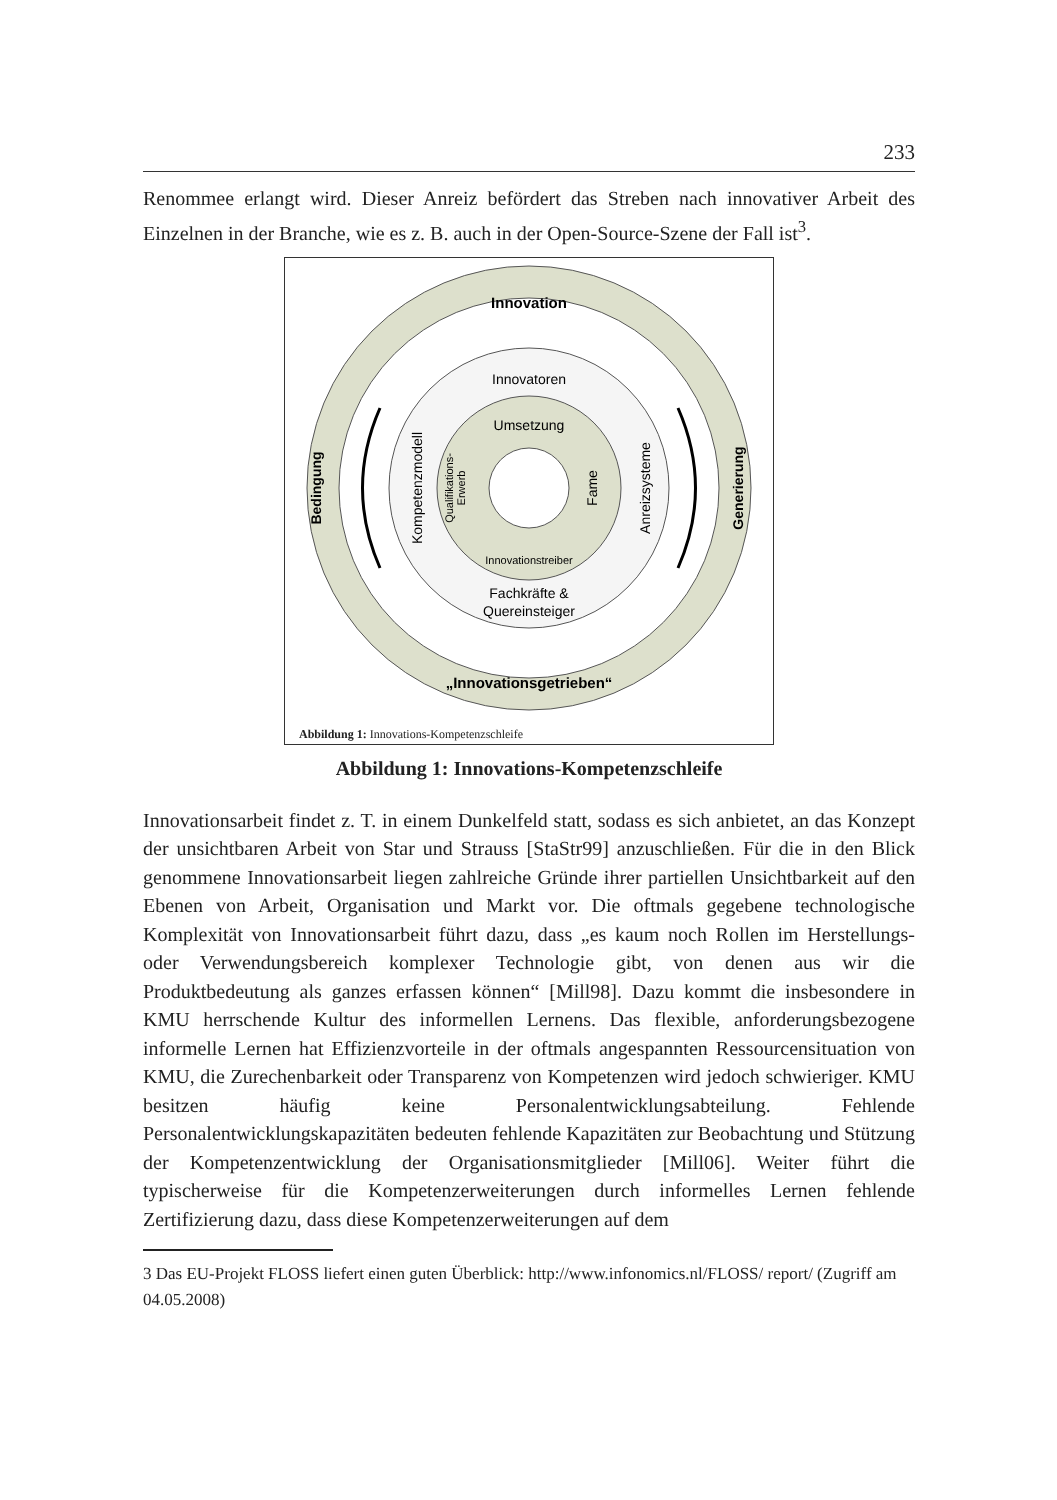233
Renommee erlangt wird. Dieser Anreiz befördert das Streben nach innovativer Arbeit des Einzelnen in der Branche, wie es z. B. auch in der Open-Source-Szene der Fall ist<sup>3</sup>.
Innovation
Innovatoren
Umsetzung
Innovationstreiber
Fachkräfte &
Quereinsteiger
„Innovationsgetrieben“
Bedingung
Generierung
Kompetenzmodell
Qualifikations-
Erwerb
Fame
Anreizsysteme
Abbildung 1: Innovations-Kompetenzschleife
Abbildung 1: Innovations-Kompetenzschleife
Innovationsarbeit findet z. T. in einem Dunkelfeld statt, sodass es sich anbietet, an das Konzept der unsichtbaren Arbeit von Star und Strauss [StaStr99] anzuschließen. Für die in den Blick genommene Innovationsarbeit liegen zahlreiche Gründe ihrer partiellen Unsichtbarkeit auf den Ebenen von Arbeit, Organisation und Markt vor. Die oftmals gegebene technologische Komplexität von Innovationsarbeit führt dazu, dass „es kaum noch Rollen im Herstellungs- oder Verwendungsbereich komplexer Technologie gibt, von denen aus wir die Produktbedeutung als ganzes erfassen können“ [Mill98]. Dazu kommt die insbesondere in KMU herrschende Kultur des informellen Lernens. Das flexible, anforderungsbezogene informelle Lernen hat Effizienzvorteile in der oftmals angespannten Ressourcensituation von KMU, die Zurechenbarkeit oder Transparenz von Kompetenzen wird jedoch schwieriger. KMU besitzen häufig keine Personalentwicklungsabteilung. Fehlende Personalentwicklungskapazitäten bedeuten fehlende Kapazitäten zur Beobachtung und Stützung der Kompetenzentwicklung der Organisationsmitglieder [Mill06]. Weiter führt die typischerweise für die Kompetenzerweiterungen durch informelles Lernen fehlende Zertifizierung dazu, dass diese Kompetenzerweiterungen auf dem
3 Das EU-Projekt FLOSS liefert einen guten Überblick: http://www.infonomics.nl/FLOSS/ report/ (Zugriff am 04.05.2008)